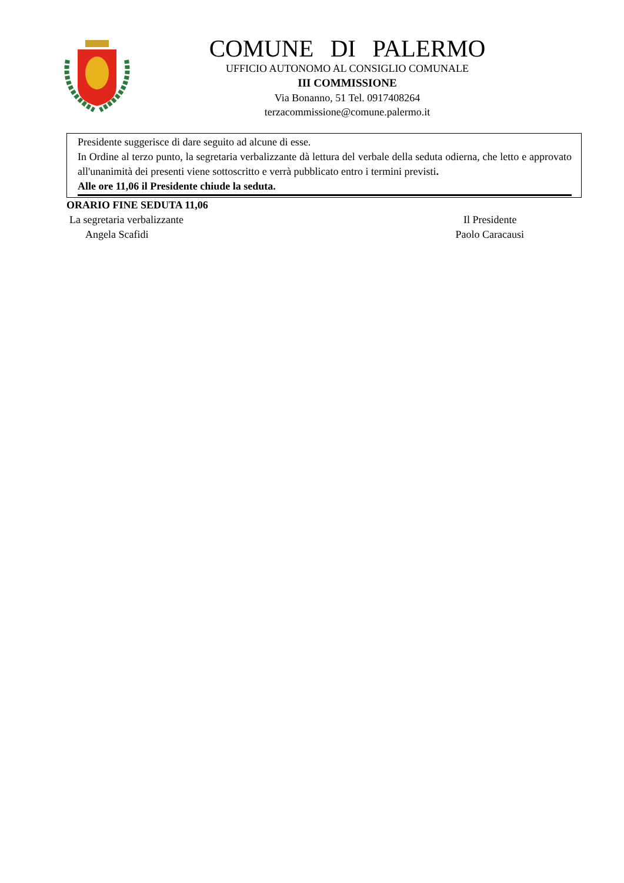COMUNE DI PALERMO
UFFICIO AUTONOMO AL CONSIGLIO COMUNALE
III COMMISSIONE
Via Bonanno, 51 Tel. 0917408264
terzacommissione@comune.palermo.it
Presidente suggerisce di dare seguito ad alcune di esse.
In Ordine al terzo punto, la segretaria verbalizzante dà lettura del verbale della seduta odierna, che letto e approvato all'unanimità dei presenti viene sottoscritto e verrà pubblicato entro i termini previsti.
Alle ore 11,06 il Presidente chiude la seduta.
ORARIO FINE SEDUTA 11,06
La segretaria verbalizzante
Angela Scafidi
Il Presidente
Paolo Caracausi